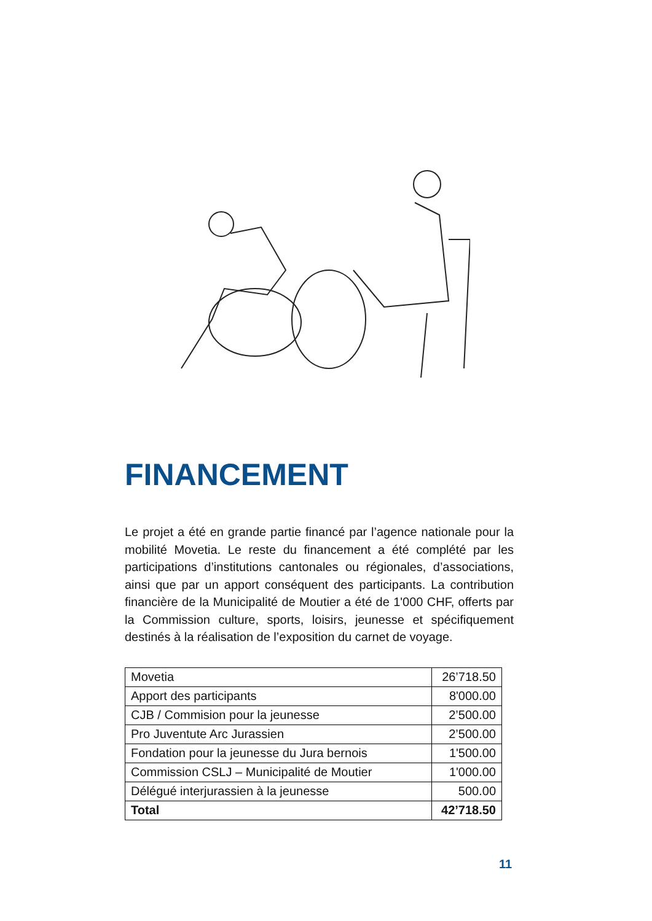FINANCEMENT
Le projet a été en grande partie financé par l’agence nationale pour la mobilité Movetia. Le reste du financement a été complété par les participations d’institutions cantonales ou régionales, d’associations, ainsi que par un apport conséquent des participants. La contribution financière de la Municipalité de Moutier a été de 1'000 CHF, offerts par la Commission culture, sports, loisirs, jeunesse et spécifiquement destinés à la réalisation de l’exposition du carnet de voyage.
| Movetia | 26’718.50 |
| Apport des participants | 8'000.00 |
| CJB / Commision pour la jeunesse | 2’500.00 |
| Pro Juventute Arc Jurassien | 2’500.00 |
| Fondation pour la jeunesse du Jura bernois | 1'500.00 |
| Commission CSLJ – Municipalité de Moutier | 1'000.00 |
| Délégué interjurassien à la jeunesse | 500.00 |
| Total | 42’718.50 |
11